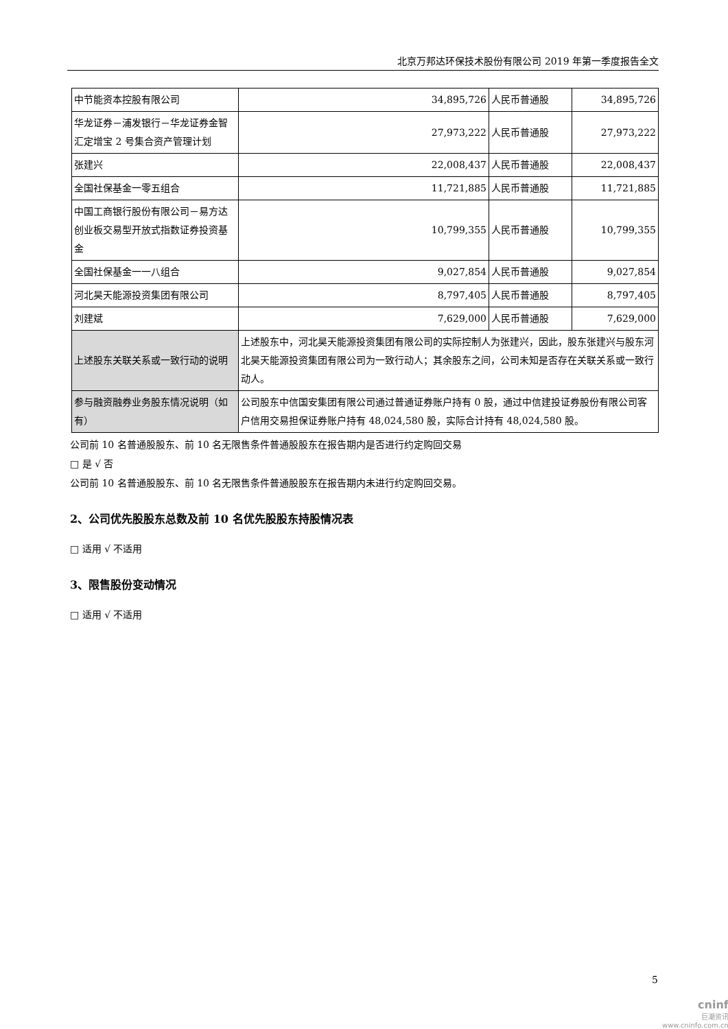北京万邦达环保技术股份有限公司 2019 年第一季度报告全文
| 中节能资本控股有限公司 | 34,895,726 | 人民币普通股 | 34,895,726 |
| 华龙证券－浦发银行－华龙证券金智汇定增宝 2 号集合资产管理计划 | 27,973,222 | 人民币普通股 | 27,973,222 |
| 张建兴 | 22,008,437 | 人民币普通股 | 22,008,437 |
| 全国社保基金一零五组合 | 11,721,885 | 人民币普通股 | 11,721,885 |
| 中国工商银行股份有限公司－易方达创业板交易型开放式指数证券投资基金 | 10,799,355 | 人民币普通股 | 10,799,355 |
| 全国社保基金一一八组合 | 9,027,854 | 人民币普通股 | 9,027,854 |
| 河北昊天能源投资集团有限公司 | 8,797,405 | 人民币普通股 | 8,797,405 |
| 刘建斌 | 7,629,000 | 人民币普通股 | 7,629,000 |
| 上述股东关联关系或一致行动的说明 | 上述股东中，河北昊天能源投资集团有限公司的实际控制人为张建兴，因此，股东张建兴与股东河北昊天能源投资集团有限公司为一致行动人；其余股东之间，公司未知是否存在关联关系或一致行动人。 | | |
| 参与融资融券业务股东情况说明（如有） | 公司股东中信国安集团有限公司通过普通证券账户持有 0 股，通过中信建投证券股份有限公司客户信用交易担保证券账户持有 48,024,580 股，实际合计持有 48,024,580 股。 | | |
公司前 10 名普通股股东、前 10 名无限售条件普通股股东在报告期内是否进行约定购回交易
□ 是 √ 否
公司前 10 名普通股股东、前 10 名无限售条件普通股股东在报告期内未进行约定购回交易。
2、公司优先股股东总数及前 10 名优先股股东持股情况表
□ 适用 √ 不适用
3、限售股份变动情况
□ 适用 √ 不适用
5
cninf
巨潮资讯
www.cninfo.com.cn